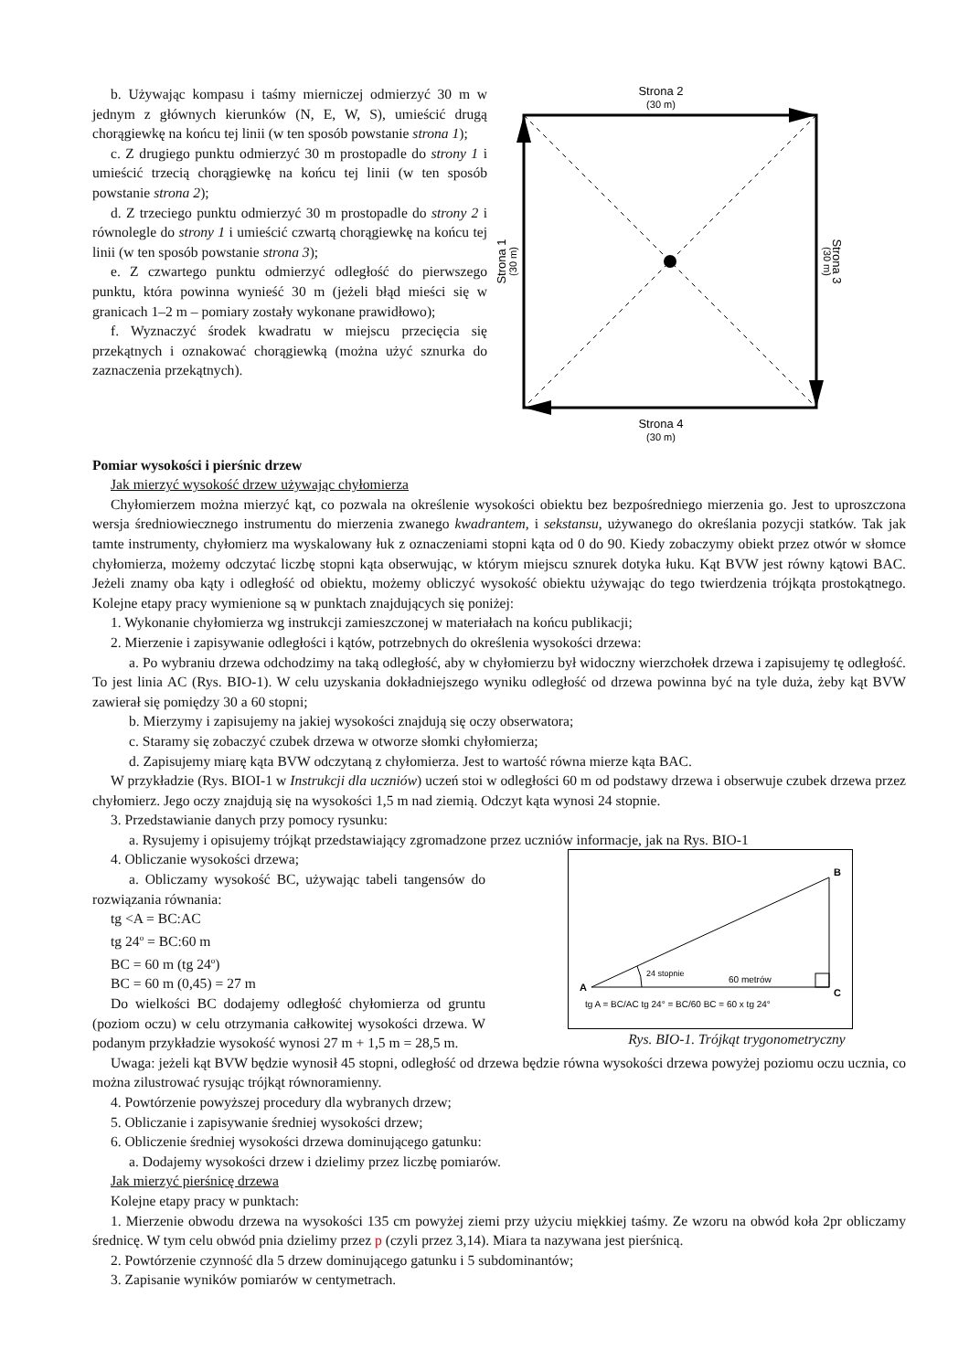b. Używając kompasu i taśmy mierniczej odmierzyć 30 m w jednym z głównych kierunków (N, E, W, S), umieścić drugą chorągiewkę na końcu tej linii (w ten sposób powstanie strona 1);
c. Z drugiego punktu odmierzyć 30 m prostopadle do strony 1 i umieścić trzecią chorągiewkę na końcu tej linii (w ten sposób powstanie strona 2);
d. Z trzeciego punktu odmierzyć 30 m prostopadle do strony 2 i równolegle do strony 1 i umieścić czwartą chorągiewkę na końcu tej linii (w ten sposób powstanie strona 3);
e. Z czwartego punktu odmierzyć odległość do pierwszego punktu, która powinna wynieść 30 m (jeżeli błąd mieści się w granicach 1–2 m – pomiary zostały wykonane prawidłowo);
f. Wyznaczyć środek kwadratu w miejscu przecięcia się przekątnych i oznakować chorągiewką (można użyć sznurka do zaznaczenia przekątnych).
Strona 2
(30 m)
Strona 1
(30 m)
Strona 3
(30 m)
Strona 4
(30 m)
Pomiar wysokości i pierśnic drzew
Jak mierzyć wysokość drzew używając chyłomierza
Chyłomierzem można mierzyć kąt, co pozwala na określenie wysokości obiektu bez bezpośredniego mierzenia go. Jest to uproszczona wersja średniowiecznego instrumentu do mierzenia zwanego kwadrantem, i sekstansu, używanego do określania pozycji statków. Tak jak tamte instrumenty, chyłomierz ma wyskalowany łuk z oznaczeniami stopni kąta od 0 do 90. Kiedy zobaczymy obiekt przez otwór w słomce chyłomierza, możemy odczytać liczbę stopni kąta obserwując, w którym miejscu sznurek dotyka łuku. Kąt BVW jest równy kątowi BAC. Jeżeli znamy oba kąty i odległość od obiektu, możemy obliczyć wysokość obiektu używając do tego twierdzenia trójkąta prostokątnego. Kolejne etapy pracy wymienione są w punktach znajdujących się poniżej:
1. Wykonanie chyłomierza wg instrukcji zamieszczonej w materiałach na końcu publikacji;
2. Mierzenie i zapisywanie odległości i kątów, potrzebnych do określenia wysokości drzewa:
a. Po wybraniu drzewa odchodzimy na taką odległość, aby w chyłomierzu był widoczny wierzchołek drzewa i zapisujemy tę odległość. To jest linia AC (Rys. BIO-1). W celu uzyskania dokładniejszego wyniku odległość od drzewa powinna być na tyle duża, żeby kąt BVW zawierał się pomiędzy 30 a 60 stopni;
b. Mierzymy i zapisujemy na jakiej wysokości znajdują się oczy obserwatora;
c. Staramy się zobaczyć czubek drzewa w otworze słomki chyłomierza;
d. Zapisujemy miarę kąta BVW odczytaną z chyłomierza. Jest to wartość równa mierze kąta BAC.
W przykładzie (Rys. BIOI-1 w Instrukcji dla uczniów) uczeń stoi w odległości 60 m od podstawy drzewa i obserwuje czubek drzewa przez chyłomierz. Jego oczy znajdują się na wysokości 1,5 m nad ziemią. Odczyt kąta wynosi 24 stopnie.
3. Przedstawianie danych przy pomocy rysunku:
a. Rysujemy i opisujemy trójkąt przedstawiający zgromadzone przez uczniów informacje, jak na Rys. BIO-1
4. Obliczanie wysokości drzewa;
a. Obliczamy wysokość BC, używając tabeli tangensów do rozwiązania równania:
tg <A = BC:AC
tg 24<sup>o</sup> = BC:60 m
BC = 60 m (tg 24<sup>o</sup>)
BC = 60 m (0,45) = 27 m
Do wielkości BC dodajemy odległość chyłomierza od gruntu (poziom oczu) w celu otrzymania całkowitej wysokości drzewa. W podanym przykładzie wysokość wynosi 27 m + 1,5 m = 28,5 m.
B
A
C
24 stopnie
60 metrów
tg A = BC/AC tg 24° = BC/60 BC = 60 x tg 24°
Rys. BIO-1. Trójkąt trygonometryczny
Uwaga: jeżeli kąt BVW będzie wynosił 45 stopni, odległość od drzewa będzie równa wysokości drzewa powyżej poziomu oczu ucznia, co można zilustrować rysując trójkąt równoramienny.
4. Powtórzenie powyższej procedury dla wybranych drzew;
5. Obliczanie i zapisywanie średniej wysokości drzew;
6. Obliczenie średniej wysokości drzewa dominującego gatunku:
a. Dodajemy wysokości drzew i dzielimy przez liczbę pomiarów.
Jak mierzyć pierśnicę drzewa
Kolejne etapy pracy w punktach:
1. Mierzenie obwodu drzewa na wysokości 135 cm powyżej ziemi przy użyciu miękkiej taśmy. Ze wzoru na obwód koła 2pr obliczamy średnicę. W tym celu obwód pnia dzielimy przez p (czyli przez 3,14). Miara ta nazywana jest pierśnicą.
2. Powtórzenie czynność dla 5 drzew dominującego gatunku i 5 subdominantów;
3. Zapisanie wyników pomiarów w centymetrach.